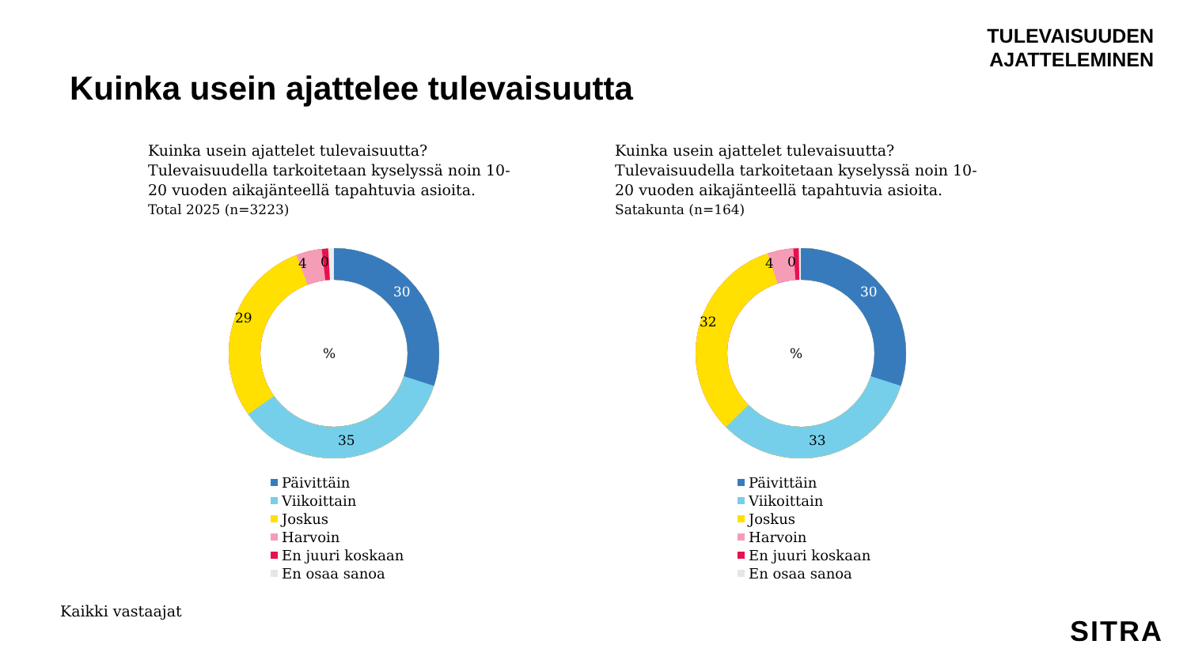TULEVAISUUDEN
AJATTELEMINEN
Kuinka usein ajattelee tulevaisuutta
Kuinka usein ajattelet tulevaisuutta?
Tulevaisuudella tarkoitetaan kyselyssä noin 10-20 vuoden aikajänteellä tapahtuvia asioita.
Total 2025 (n=3223)
30
35
29
4 0%
Päivittäin
Viikoittain
Joskus
Harvoin
En juuri koskaan
En osaa sanoa
Kuinka usein ajattelet tulevaisuutta?
Tulevaisuudella tarkoitetaan kyselyssä noin 10-20 vuoden aikajänteellä tapahtuvia asioita.
Satakunta (n=164)
30
33
32
4 0%
Päivittäin
Viikoittain
Joskus
Harvoin
En juuri koskaan
En osaa sanoa
Kaikki vastaajat
SITRA